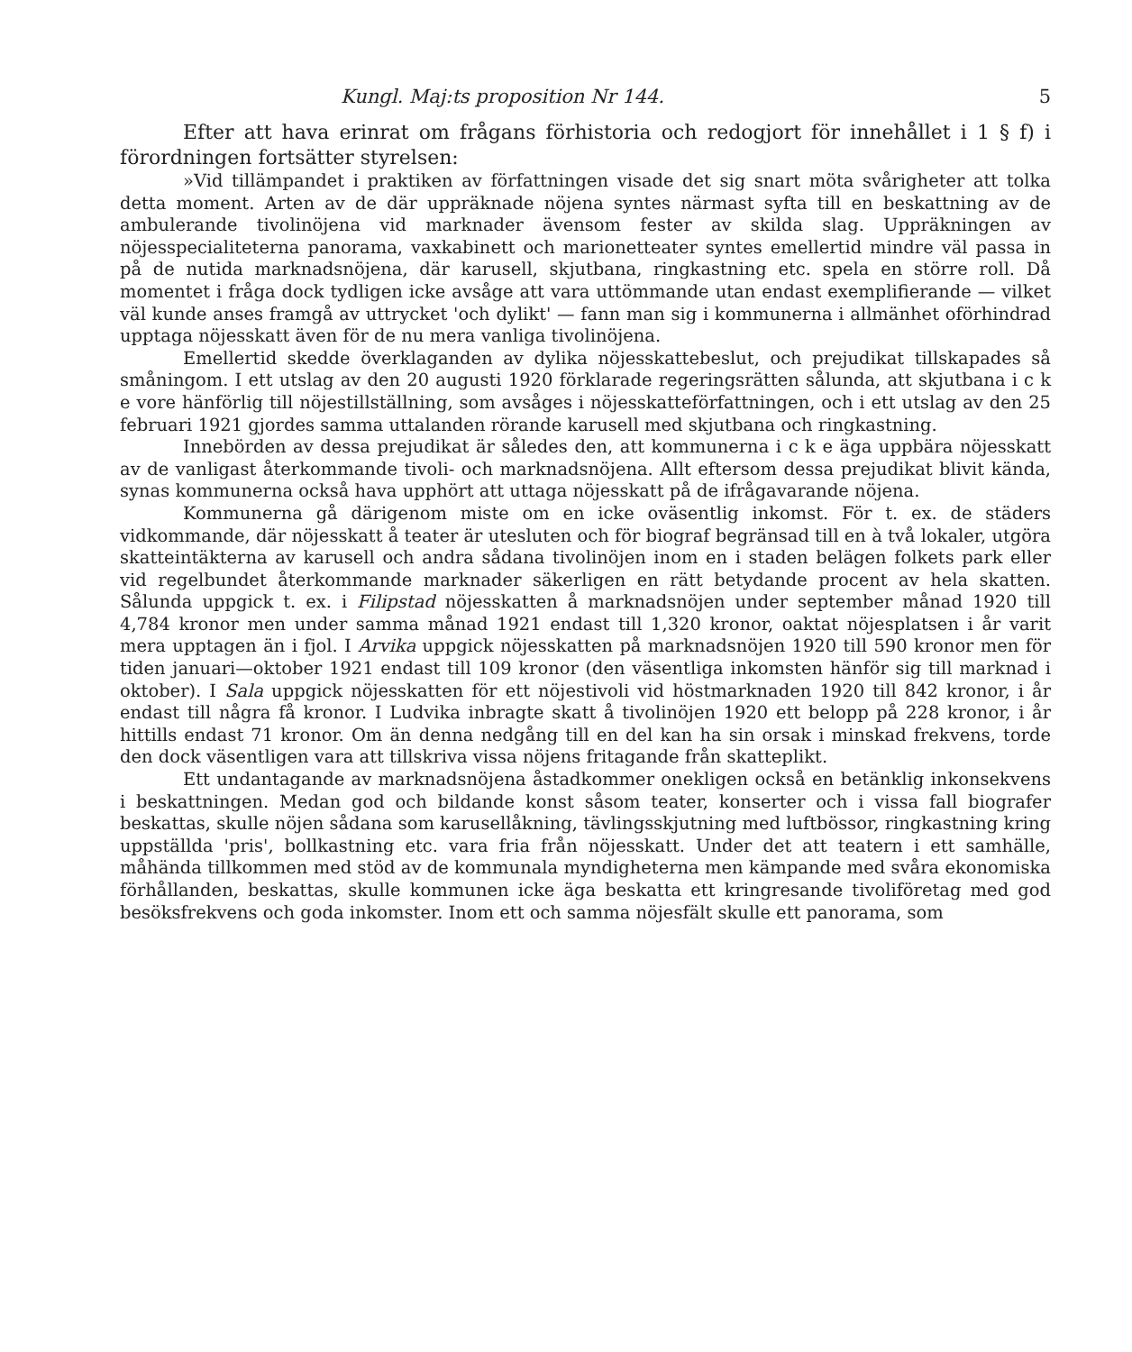Kungl. Maj:ts proposition Nr 144. 5
Efter att hava erinrat om frågans förhistoria och redogjort för innehållet i 1 § f) i förordningen fortsätter styrelsen:
»Vid tillämpandet i praktiken av författningen visade det sig snart möta svårigheter att tolka detta moment. Arten av de där uppräknade nöjena syntes närmast syfta till en beskattning av de ambulerande tivolinöjena vid marknader ävensom fester av skilda slag. Uppräkningen av nöjesspecialiteterna panorama, vaxkabinett och marionetteater syntes emellertid mindre väl passa in på de nutida marknadsnöjena, där karusell, skjutbana, ringkastning etc. spela en större roll. Då momentet i fråga dock tydligen icke avsåge att vara uttömmande utan endast exemplifierande — vilket väl kunde anses framgå av uttrycket 'och dylikt' — fann man sig i kommunerna i allmänhet oförhindrad upptaga nöjesskatt även för de nu mera vanliga tivolinöjena.
Emellertid skedde överklaganden av dylika nöjesskattebeslut, och prejudikat tillskapades så småningom. I ett utslag av den 20 augusti 1920 förklarade regeringsrätten sålunda, att skjutbana i c k e vore hänförlig till nöjestillställning, som avsåges i nöjesskatteförfattningen, och i ett utslag av den 25 februari 1921 gjordes samma uttalanden rörande karusell med skjutbana och ringkastning.
Innebörden av dessa prejudikat är således den, att kommunerna i c k e äga uppbära nöjesskatt av de vanligast återkommande tivoli- och marknadsnöjena. Allt eftersom dessa prejudikat blivit kända, synas kommunerna också hava upphört att uttaga nöjesskatt på de ifrågavarande nöjena.
Kommunerna gå därigenom miste om en icke oväsentlig inkomst. För t. ex. de städers vidkommande, där nöjesskatt å teater är utesluten och för biograf begränsad till en à två lokaler, utgöra skatteintäkterna av karusell och andra sådana tivolinöjen inom en i staden belägen folkets park eller vid regelbundet återkommande marknader säkerligen en rätt betydande procent av hela skatten. Sålunda uppgick t. ex. i Filipstad nöjesskatten å marknadsnöjen under september månad 1920 till 4,784 kronor men under samma månad 1921 endast till 1,320 kronor, oaktat nöjesplatsen i år varit mera upptagen än i fjol. I Arvika uppgick nöjesskatten på marknadsnöjen 1920 till 590 kronor men för tiden januari—oktober 1921 endast till 109 kronor (den väsentliga inkomsten hänför sig till marknad i oktober). I Sala uppgick nöjesskatten för ett nöjestivoli vid höstmarknaden 1920 till 842 kronor, i år endast till några få kronor. I Ludvika inbragte skatt å tivolinöjen 1920 ett belopp på 228 kronor, i år hittills endast 71 kronor. Om än denna nedgång till en del kan ha sin orsak i minskad frekvens, torde den dock väsentligen vara att tillskriva vissa nöjens fritagande från skatteplikt.
Ett undantagande av marknadsnöjena åstadkommer onekligen också en betänklig inkonsekvens i beskattningen. Medan god och bildande konst såsom teater, konserter och i vissa fall biografer beskattas, skulle nöjen sådana som karusellåkning, tävlingsskjutning med luftbössor, ringkastning kring uppställda 'pris', bollkastning etc. vara fria från nöjesskatt. Under det att teatern i ett samhälle, måhända tillkommen med stöd av de kommunala myndigheterna men kämpande med svåra ekonomiska förhållanden, beskattas, skulle kommunen icke äga beskatta ett kringresande tivoliföretag med god besöksfrekvens och goda inkomster. Inom ett och samma nöjesfält skulle ett panorama, som